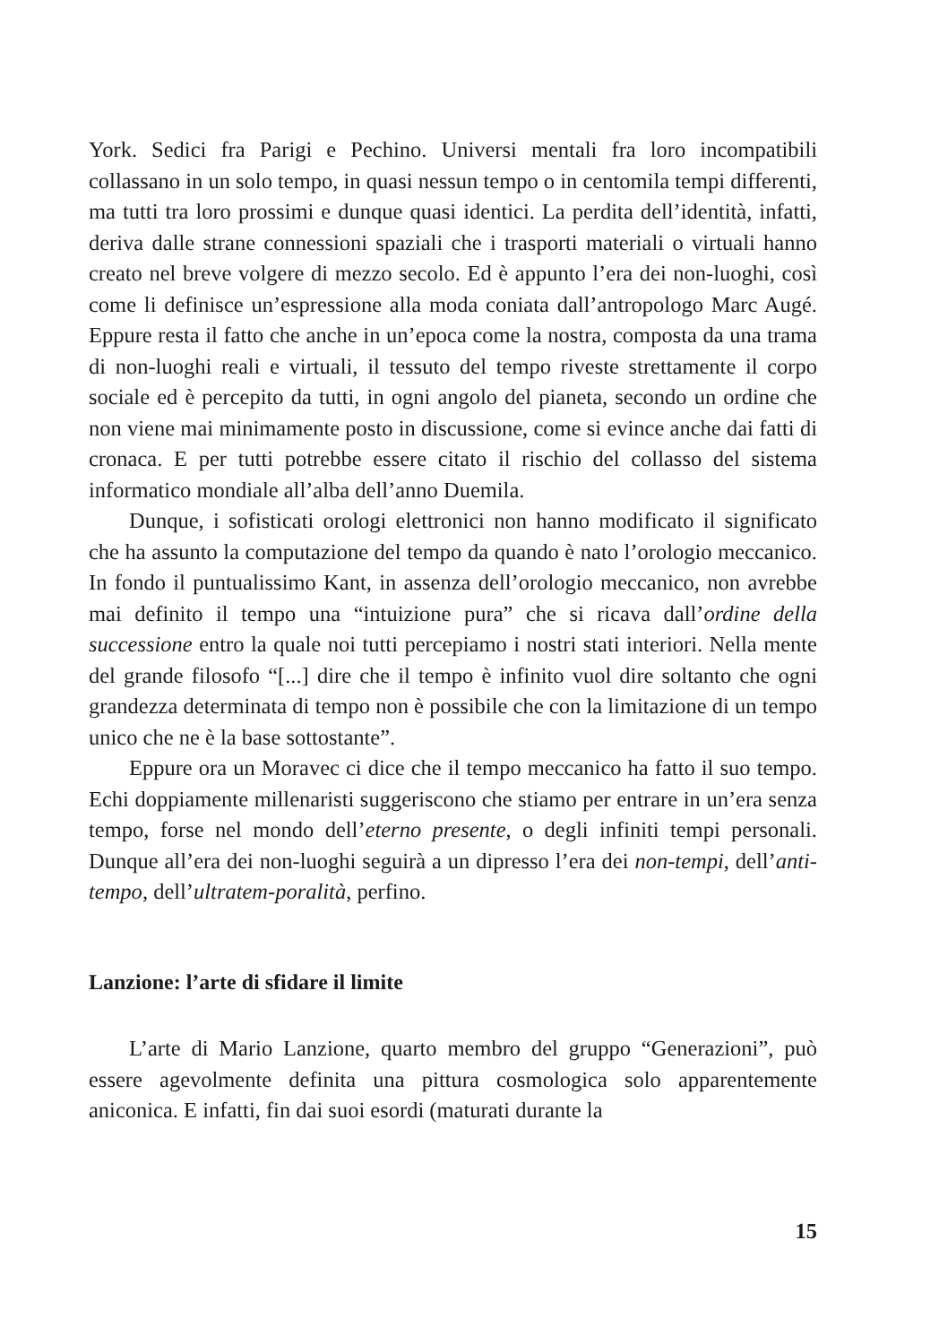York. Sedici fra Parigi e Pechino. Universi mentali fra loro incompatibili collassano in un solo tempo, in quasi nessun tempo o in centomila tempi differenti, ma tutti tra loro prossimi e dunque quasi identici. La perdita dell’identità, infatti, deriva dalle strane connessioni spaziali che i trasporti materiali o virtuali hanno creato nel breve volgere di mezzo secolo. Ed è appunto l’era dei non-luoghi, così come li definisce un’espressione alla moda coniata dall’antropologo Marc Augé. Eppure resta il fatto che anche in un’epoca come la nostra, composta da una trama di non-luoghi reali e virtuali, il tessuto del tempo riveste strettamente il corpo sociale ed è percepito da tutti, in ogni angolo del pianeta, secondo un ordine che non viene mai minimamente posto in discussione, come si evince anche dai fatti di cronaca. E per tutti potrebbe essere citato il rischio del collasso del sistema informatico mondiale all’alba dell’anno Duemila.
Dunque, i sofisticati orologi elettronici non hanno modificato il significato che ha assunto la computazione del tempo da quando è nato l’orologio meccanico. In fondo il puntualissimo Kant, in assenza dell’orologio meccanico, non avrebbe mai definito il tempo una “intuizione pura” che si ricava dall’ordine della successione entro la quale noi tutti percepiamo i nostri stati interiori. Nella mente del grande filosofo “[...] dire che il tempo è infinito vuol dire soltanto che ogni grandezza determinata di tempo non è possibile che con la limitazione di un tempo unico che ne è la base sottostante”.
Eppure ora un Moravec ci dice che il tempo meccanico ha fatto il suo tempo. Echi doppiamente millenaristi suggeriscono che stiamo per entrare in un’era senza tempo, forse nel mondo dell’eterno presente, o degli infiniti tempi personali. Dunque all’era dei non-luoghi seguirà a un dipresso l’era dei non-tempi, dell’anti-tempo, dell’ultratem-poralità, perfino.
Lanzione: l’arte di sfidare il limite
L’arte di Mario Lanzione, quarto membro del gruppo “Generazioni”, può essere agevolmente definita una pittura cosmologica solo apparentemente aniconica. E infatti, fin dai suoi esordi (maturati durante la
15